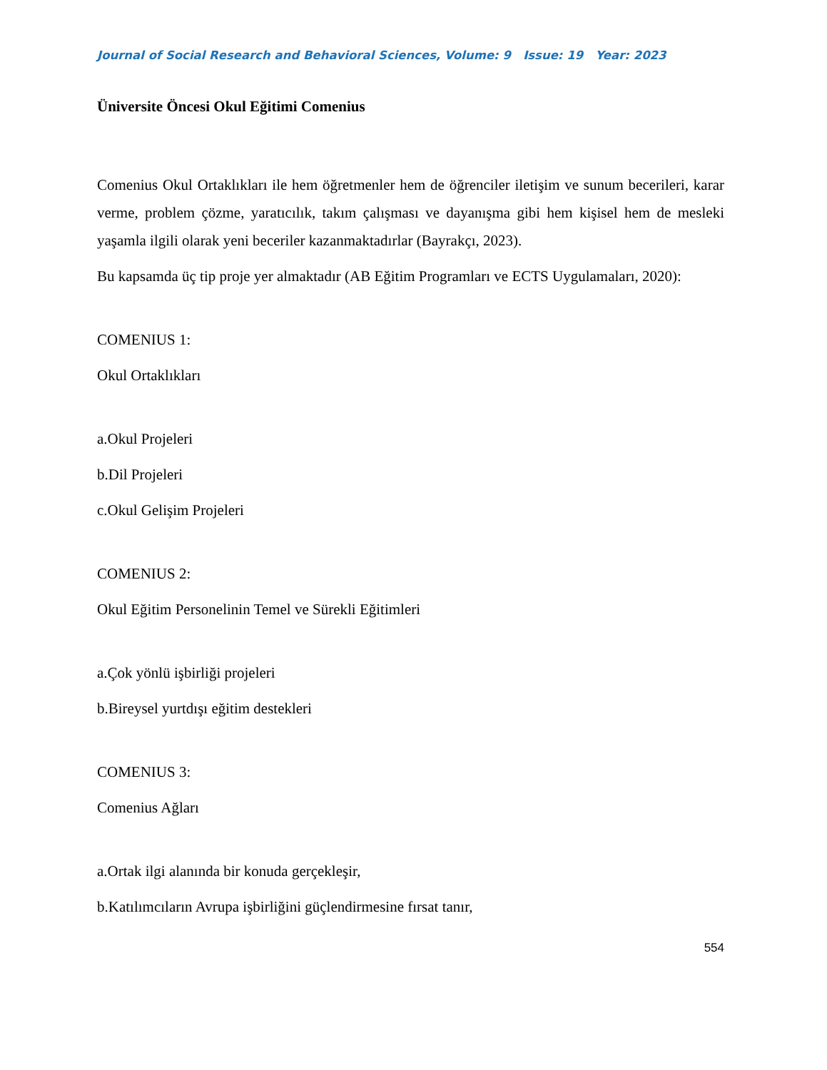Journal of Social Research and Behavioral Sciences, Volume: 9 Issue: 19 Year: 2023
Üniversite Öncesi Okul Eğitimi Comenius
Comenius Okul Ortaklıkları ile hem öğretmenler hem de öğrenciler iletişim ve sunum becerileri, karar verme, problem çözme, yaratıcılık, takım çalışması ve dayanışma gibi hem kişisel hem de mesleki yaşamla ilgili olarak yeni beceriler kazanmaktadırlar (Bayrakçı, 2023).
Bu kapsamda üç tip proje yer almaktadır (AB Eğitim Programları ve ECTS Uygulamaları, 2020):
COMENIUS 1:
Okul Ortaklıkları
a.Okul Projeleri
b.Dil Projeleri
c.Okul Gelişim Projeleri
COMENIUS 2:
Okul Eğitim Personelinin Temel ve Sürekli Eğitimleri
a.Çok yönlü işbirliği projeleri
b.Bireysel yurtdışı eğitim destekleri
COMENIUS 3:
Comenius Ağları
a.Ortak ilgi alanında bir konuda gerçekleşir,
b.Katılımcıların Avrupa işbirliğini güçlendirmesine fırsat tanır,
554